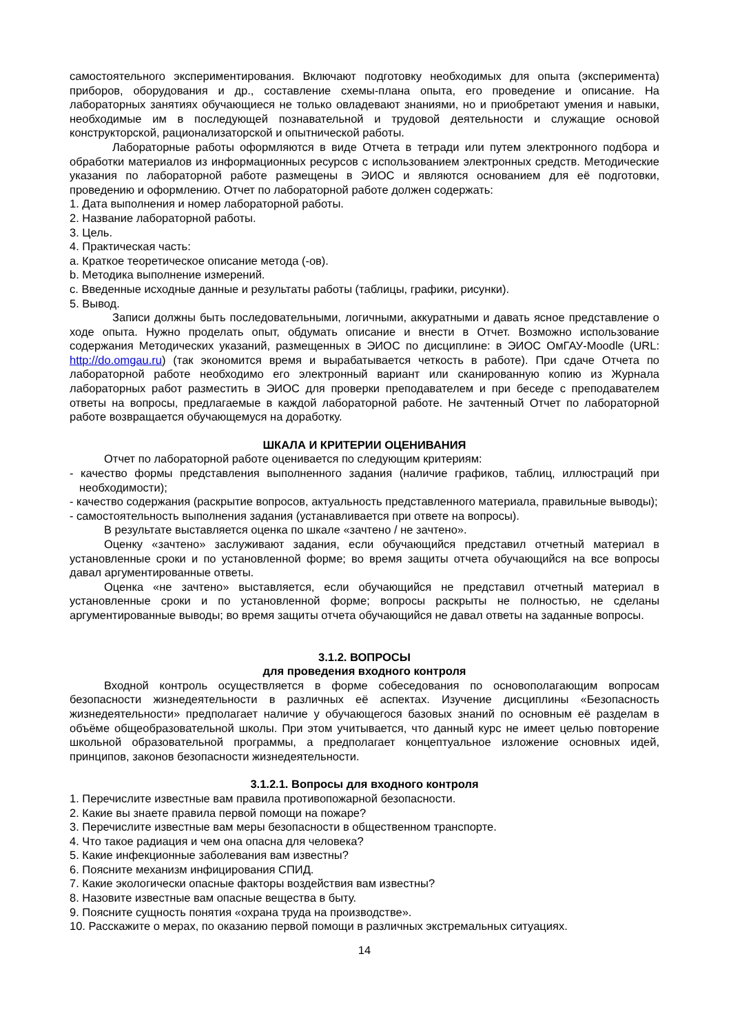самостоятельного экспериментирования. Включают подготовку необходимых для опыта (эксперимента) приборов, оборудования и др., составление схемы-плана опыта, его проведение и описание. На лабораторных занятиях обучающиеся не только овладевают знаниями, но и приобретают умения и навыки, необходимые им в последующей познавательной и трудовой деятельности и служащие основой конструкторской, рационализаторской и опытнической работы.
Лабораторные работы оформляются в виде Отчета в тетради или путем электронного подбора и обработки материалов из информационных ресурсов с использованием электронных средств. Методические указания по лабораторной работе размещены в ЭИОС и являются основанием для её подготовки, проведению и оформлению. Отчет по лабораторной работе должен содержать:
1. Дата выполнения и номер лабораторной работы.
2. Название лабораторной работы.
3. Цель.
4. Практическая часть:
a. Краткое теоретическое описание метода (-ов).
b. Методика выполнение измерений.
c. Введенные исходные данные и результаты работы (таблицы, графики, рисунки).
5. Вывод.
Записи должны быть последовательными, логичными, аккуратными и давать ясное представление о ходе опыта. Нужно проделать опыт, обдумать описание и внести в Отчет. Возможно использование содержания Методических указаний, размещенных в ЭИОС по дисциплине: в ЭИОС ОмГАУ-Moodle (URL: http://do.omgau.ru) (так экономится время и вырабатывается четкость в работе). При сдаче Отчета по лабораторной работе необходимо его электронный вариант или сканированную копию из Журнала лабораторных работ разместить в ЭИОС для проверки преподавателем и при беседе с преподавателем ответы на вопросы, предлагаемые в каждой лабораторной работе. Не зачтенный Отчет по лабораторной работе возвращается обучающемуся на доработку.
ШКАЛА И КРИТЕРИИ ОЦЕНИВАНИЯ
Отчет по лабораторной работе оценивается по следующим критериям:
- качество формы представления выполненного задания (наличие графиков, таблиц, иллюстраций при необходимости);
- качество содержания (раскрытие вопросов, актуальность представленного материала, правильные выводы);
- самостоятельность выполнения задания (устанавливается при ответе на вопросы).
В результате выставляется оценка по шкале «зачтено / не зачтено».
Оценку «зачтено» заслуживают задания, если обучающийся представил отчетный материал в установленные сроки и по установленной форме; во время защиты отчета обучающийся на все вопросы давал аргументированные ответы.
Оценка «не зачтено» выставляется, если обучающийся не представил отчетный материал в установленные сроки и по установленной форме; вопросы раскрыты не полностью, не сделаны аргументированные выводы; во время защиты отчета обучающийся не давал ответы на заданные вопросы.
3.1.2. ВОПРОСЫ
для проведения входного контроля
Входной контроль осуществляется в форме собеседования по основополагающим вопросам безопасности жизнедеятельности в различных её аспектах. Изучение дисциплины «Безопасность жизнедеятельности» предполагает наличие у обучающегося базовых знаний по основным её разделам в объёме общеобразовательной школы. При этом учитывается, что данный курс не имеет целью повторение школьной образовательной программы, а предполагает концептуальное изложение основных идей, принципов, законов безопасности жизнедеятельности.
3.1.2.1. Вопросы для входного контроля
1. Перечислите известные вам правила противопожарной безопасности.
2. Какие вы знаете правила первой помощи на пожаре?
3. Перечислите известные вам меры безопасности в общественном транспорте.
4. Что такое радиация и чем она опасна для человека?
5. Какие инфекционные заболевания вам известны?
6. Поясните механизм инфицирования СПИД.
7. Какие экологически опасные факторы воздействия вам известны?
8. Назовите известные вам опасные вещества в быту.
9. Поясните сущность понятия «охрана труда на производстве».
10. Расскажите о мерах, по оказанию первой помощи в различных экстремальных ситуациях.
14